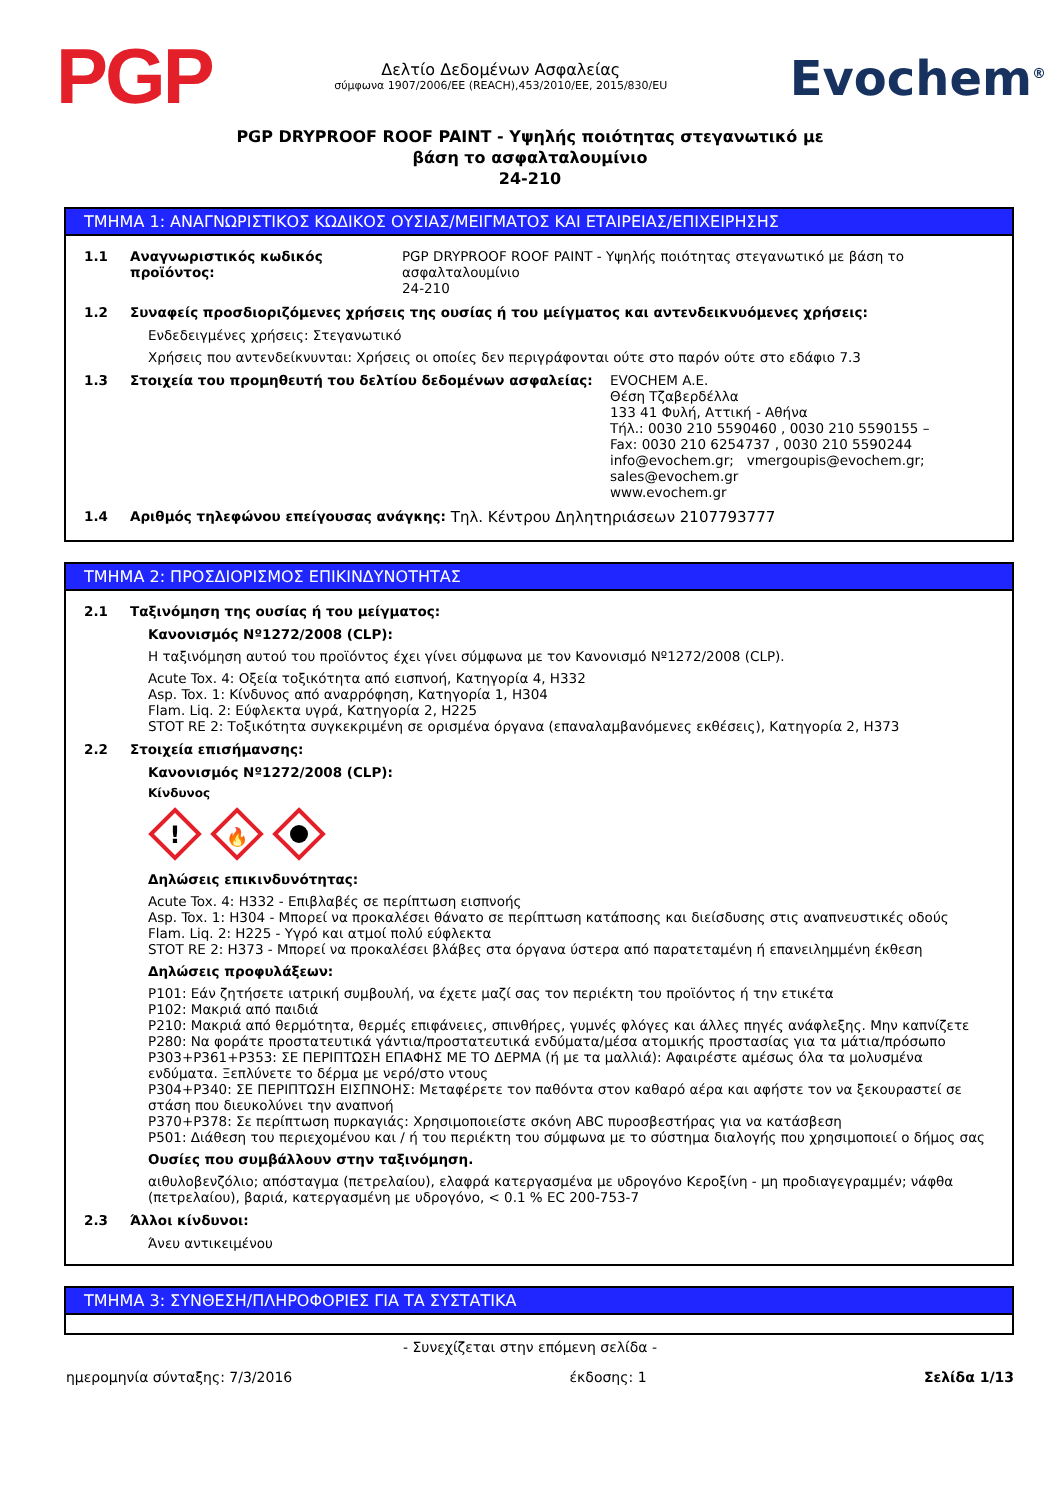PGP
Δελτίο Δεδομένων Ασφαλείας
σύμφωνα 1907/2006/ΕΕ (REACH),453/2010/ΕΕ, 2015/830/EU
Evochem<sup>®</sup>
PGP DRYPROOF ROOF PAINT - Υψηλής ποιότητας στεγανωτικό με
βάση το ασφαλταλουμίνιο
24-210
ΤΜΗΜΑ 1: ΑΝΑΓΝΩΡΙΣΤΙΚΟΣ ΚΩΔΙΚΟΣ ΟΥΣΙΑΣ/ΜΕΙΓΜΑΤΟΣ ΚΑΙ ΕΤΑΙΡΕΙΑΣ/ΕΠΙΧΕΙΡΗΣΗΣ
1.1 Αναγνωριστικός κωδικός προϊόντος: PGP DRYPROOF ROOF PAINT - Υψηλής ποιότητας στεγανωτικό με βάση το ασφαλταλουμίνιο
24-210
1.2 Συναφείς προσδιοριζόμενες χρήσεις της ουσίας ή του μείγματος και αντενδεικνυόμενες χρήσεις:
Ενδεδειγμένες χρήσεις: Στεγανωτικό
Χρήσεις που αντενδείκνυνται: Χρήσεις οι οποίες δεν περιγράφονται ούτε στο παρόν ούτε στο εδάφιο 7.3
1.3 Στοιχεία του προμηθευτή του δελτίου δεδομένων ασφαλείας: EVOCHEM A.E.
Θέση Τζαβερδέλλα
133 41 Φυλή, Αττική - Αθήνα
Τήλ.: 0030 210 5590460 , 0030 210 5590155 –
Fax: 0030 210 6254737 , 0030 210 5590244
info@evochem.gr; vmergoupis@evochem.gr;
sales@evochem.gr
www.evochem.gr
1.4 Αριθμός τηλεφώνου επείγουσας ανάγκης: Τηλ. Κέντρου Δηλητηριάσεων 2107793777
ΤΜΗΜΑ 2: ΠΡΟΣΔΙΟΡΙΣΜΟΣ ΕΠΙΚΙΝΔΥΝΟΤΗΤΑΣ
2.1 Ταξινόμηση της ουσίας ή του μείγματος:
Κανονισμός Nº1272/2008 (CLP):
Η ταξινόμηση αυτού του προϊόντος έχει γίνει σύμφωνα με τον Κανονισμό Nº1272/2008 (CLP).
Acute Tox. 4: Οξεία τοξικότητα από εισπνοή, Κατηγορία 4, H332
Asp. Tox. 1: Κίνδυνος από αναρρόφηση, Κατηγορία 1, H304
Flam. Liq. 2: Εύφλεκτα υγρά, Κατηγορία 2, H225
STOT RE 2: Τοξικότητα συγκεκριμένη σε ορισμένα όργανα (επαναλαμβανόμενες εκθέσεις), Κατηγορία 2, H373
2.2 Στοιχεία επισήμανσης:
Κανονισμός Nº1272/2008 (CLP):
Κίνδυνος
!
🔥
Δηλώσεις επικινδυνότητας:
Acute Tox. 4: H332 - Επιβλαβές σε περίπτωση εισπνοής
Asp. Tox. 1: H304 - Μπορεί να προκαλέσει θάνατο σε περίπτωση κατάποσης και διείσδυσης στις αναπνευστικές οδούς
Flam. Liq. 2: H225 - Υγρό και ατμοί πολύ εύφλεκτα
STOT RE 2: H373 - Μπορεί να προκαλέσει βλάβες στα όργανα ύστερα από παρατεταμένη ή επανειλημμένη έκθεση
Δηλώσεις προφυλάξεων:
P101: Εάν ζητήσετε ιατρική συμβουλή, να έχετε μαζί σας τον περιέκτη του προϊόντος ή την ετικέτα
P102: Μακριά από παιδιά
P210: Μακριά από θερμότητα, θερμές επιφάνειες, σπινθήρες, γυμνές φλόγες και άλλες πηγές ανάφλεξης. Μην καπνίζετε
P280: Να φοράτε προστατευτικά γάντια/προστατευτικά ενδύματα/μέσα ατομικής προστασίας για τα μάτια/πρόσωπο
P303+P361+P353: ΣΕ ΠΕΡΙΠΤΩΣΗ ΕΠΑΦΗΣ ΜΕ ΤΟ ΔΕΡΜΑ (ή με τα μαλλιά): Αφαιρέστε αμέσως όλα τα μολυσμένα ενδύματα. Ξεπλύνετε το δέρμα με νερό/στο ντους
P304+P340: ΣΕ ΠΕΡΙΠΤΩΣΗ ΕΙΣΠΝΟΗΣ: Μεταφέρετε τον παθόντα στον καθαρό αέρα και αφήστε τον να ξεκουραστεί σε στάση που διευκολύνει την αναπνοή
P370+P378: Σε περίπτωση πυρκαγιάς: Χρησιμοποιείστε σκόνη ABC πυροσβεστήρας για να κατάσβεση
P501: Διάθεση του περιεχομένου και / ή του περιέκτη του σύμφωνα με το σύστημα διαλογής που χρησιμοποιεί ο δήμος σας
Ουσίες που συμβάλλουν στην ταξινόμηση.
αιθυλοβενζόλιο; απόσταγμα (πετρελαίου), ελαφρά κατεργασμένα με υδρογόνο Κεροξίνη - μη προδιαγεγραμμέν; νάφθα (πετρελαίου), βαριά, κατεργασμένη με υδρογόνο, < 0.1 % EC 200-753-7
2.3 Άλλοι κίνδυνοι:
Άνευ αντικειμένου
ΤΜΗΜΑ 3: ΣΥΝΘΕΣΗ/ΠΛΗΡΟΦΟΡΙΕΣ ΓΙΑ ΤΑ ΣΥΣΤΑΤΙΚΑ
- Συνεχίζεται στην επόμενη σελίδα -
ημερομηνία σύνταξης: 7/3/2016 έκδοσης: 1 Σελίδα 1/13